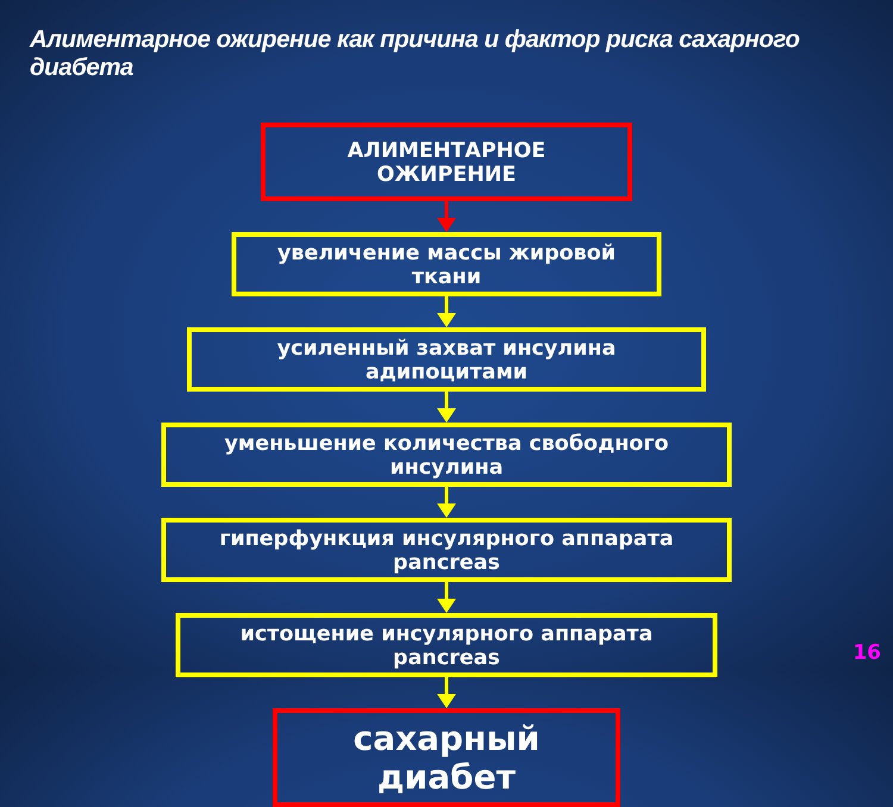Алиментарное ожирение как причина и фактор риска сахарного диабета
АЛИМЕНТАРНОЕ ОЖИРЕНИЕ
увеличение массы жировой ткани
усиленный захват инсулина адипоцитами
уменьшение количества свободного инсулина
гиперфункция инсулярного аппарата pancreas
истощение инсулярного аппарата pancreas
сахарный диабет
16